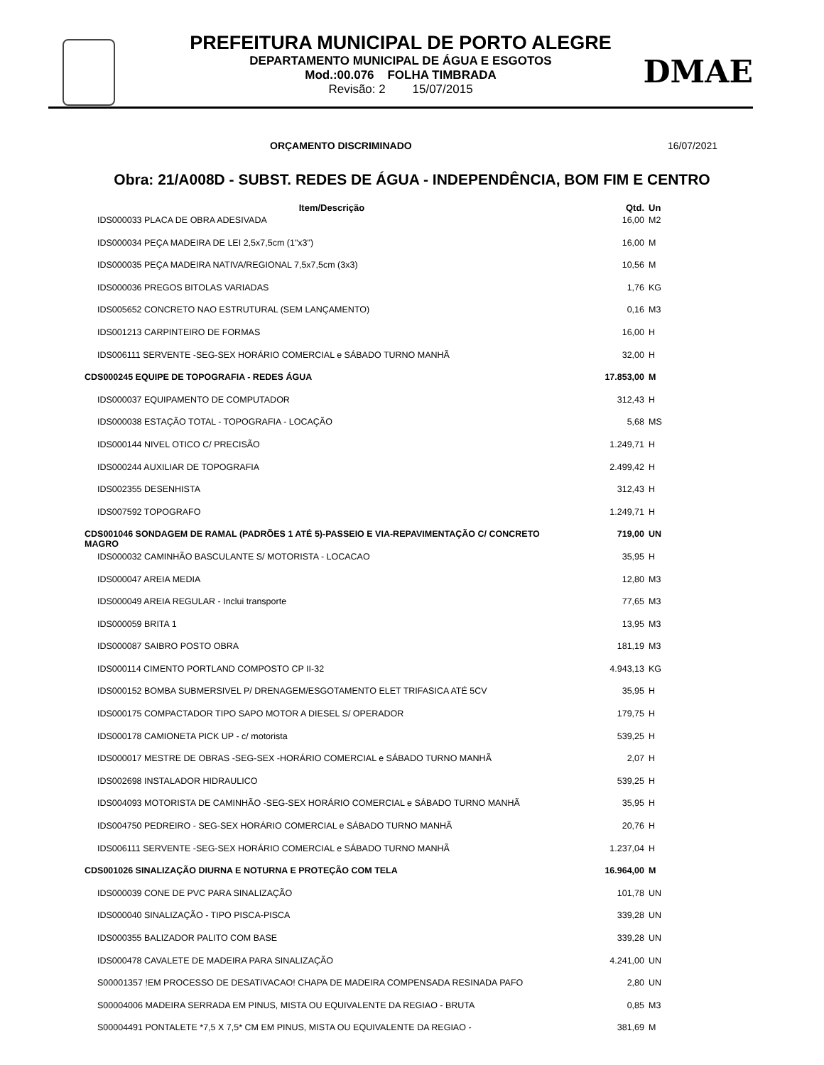PREFEITURA MUNICIPAL DE PORTO ALEGRE
DEPARTAMENTO MUNICIPAL DE ÁGUA E ESGOTOS
Mod.:00.076 FOLHA TIMBRADA
Revisão: 2 15/07/2015
DMAE
ORÇAMENTO DISCRIMINADO 16/07/2021
Obra: 21/A008D - SUBST. REDES DE ÁGUA - INDEPENDÊNCIA, BOM FIM E CENTRO
| Item/Descrição | Qtd. | Un |
| --- | --- | --- |
| IDS000033 PLACA DE OBRA ADESIVADA | 16,00 | M2 |
| IDS000034 PEÇA MADEIRA DE LEI 2,5x7,5cm (1"x3") | 16,00 | M |
| IDS000035 PEÇA MADEIRA NATIVA/REGIONAL 7,5x7,5cm (3x3) | 10,56 | M |
| IDS000036 PREGOS BITOLAS VARIADAS | 1,76 | KG |
| IDS005652 CONCRETO NAO ESTRUTURAL (SEM LANÇAMENTO) | 0,16 | M3 |
| IDS001213 CARPINTEIRO DE FORMAS | 16,00 | H |
| IDS006111 SERVENTE -SEG-SEX HORÁRIO COMERCIAL e SÁBADO TURNO MANHÃ | 32,00 | H |
| CDS000245 EQUIPE DE TOPOGRAFIA - REDES ÁGUA | 17.853,00 | M |
| IDS000037 EQUIPAMENTO DE COMPUTADOR | 312,43 | H |
| IDS000038 ESTAÇÃO TOTAL - TOPOGRAFIA - LOCAÇÃO | 5,68 | MS |
| IDS000144 NIVEL OTICO C/ PRECISÃO | 1.249,71 | H |
| IDS000244 AUXILIAR DE TOPOGRAFIA | 2.499,42 | H |
| IDS002355 DESENHISTA | 312,43 | H |
| IDS007592 TOPOGRAFO | 1.249,71 | H |
| CDS001046 SONDAGEM DE RAMAL (PADRÕES 1 ATÉ 5)-PASSEIO E VIA-REPAVIMENTAÇÃO C/ CONCRETO MAGRO | 719,00 | UN |
| IDS000032 CAMINHÃO BASCULANTE S/ MOTORISTA - LOCACAO | 35,95 | H |
| IDS000047 AREIA MEDIA | 12,80 | M3 |
| IDS000049 AREIA REGULAR - Inclui transporte | 77,65 | M3 |
| IDS000059 BRITA 1 | 13,95 | M3 |
| IDS000087 SAIBRO POSTO OBRA | 181,19 | M3 |
| IDS000114 CIMENTO PORTLAND COMPOSTO CP II-32 | 4.943,13 | KG |
| IDS000152 BOMBA SUBMERSIVEL P/ DRENAGEM/ESGOTAMENTO ELET TRIFASICA ATÉ 5CV | 35,95 | H |
| IDS000175 COMPACTADOR TIPO SAPO MOTOR A DIESEL S/ OPERADOR | 179,75 | H |
| IDS000178 CAMIONETA PICK UP - c/ motorista | 539,25 | H |
| IDS000017 MESTRE DE OBRAS -SEG-SEX -HORÁRIO COMERCIAL e SÁBADO TURNO MANHÃ | 2,07 | H |
| IDS002698 INSTALADOR HIDRAULICO | 539,25 | H |
| IDS004093 MOTORISTA DE CAMINHÃO -SEG-SEX HORÁRIO COMERCIAL e SÁBADO TURNO MANHÃ | 35,95 | H |
| IDS004750 PEDREIRO - SEG-SEX HORÁRIO COMERCIAL e SÁBADO TURNO MANHÃ | 20,76 | H |
| IDS006111 SERVENTE -SEG-SEX HORÁRIO COMERCIAL e SÁBADO TURNO MANHÃ | 1.237,04 | H |
| CDS001026 SINALIZAÇÃO DIURNA E NOTURNA E PROTEÇÃO COM TELA | 16.964,00 | M |
| IDS000039 CONE DE PVC PARA SINALIZAÇÃO | 101,78 | UN |
| IDS000040 SINALIZAÇÃO - TIPO PISCA-PISCA | 339,28 | UN |
| IDS000355 BALIZADOR PALITO COM BASE | 339,28 | UN |
| IDS000478 CAVALETE DE MADEIRA PARA SINALIZAÇÃO | 4.241,00 | UN |
| S00001357 !EM PROCESSO DE DESATIVACAO! CHAPA DE MADEIRA COMPENSADA RESINADA PAFO | 2,80 | UN |
| S00004006 MADEIRA SERRADA EM PINUS, MISTA OU EQUIVALENTE DA REGIAO - BRUTA | 0,85 | M3 |
| S00004491 PONTALETE *7,5 X 7,5* CM EM PINUS, MISTA OU EQUIVALENTE DA REGIAO - | 381,69 | M |